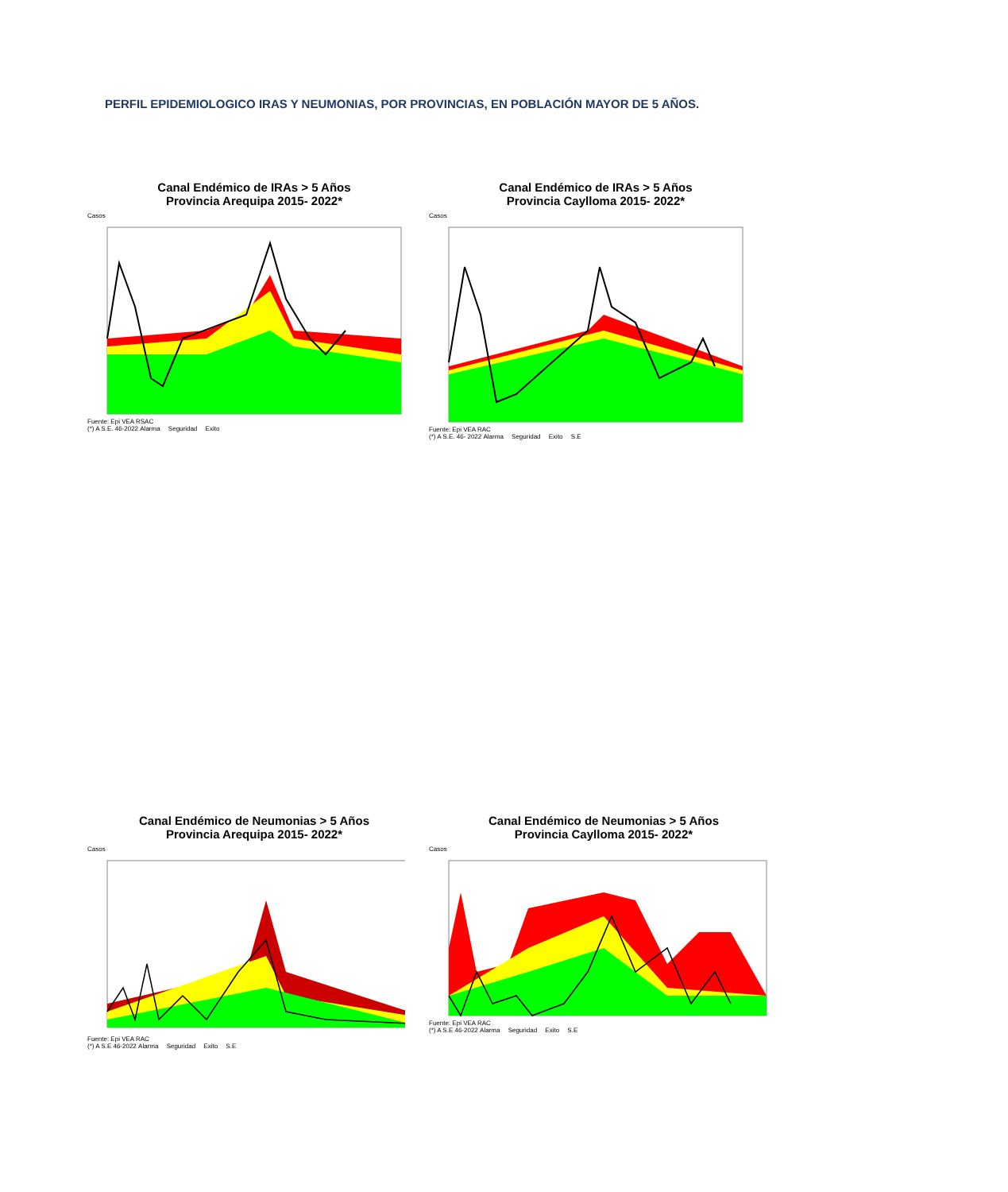PERFIL EPIDEMIOLOGICO IRAS Y NEUMONIAS, POR PROVINCIAS, EN POBLACIÓN MAYOR DE 5 AÑOS.
Canal Endémico de IRAs > 5 Años
Provincia Arequipa 2015- 2022*
Casos
Fuente: Epi VEA RSAC
(*) A S.E. 46-2022 Alarma Seguridad Exito
Canal Endémico de IRAs > 5 Años
Provincia Caylloma 2015- 2022*
Casos
Fuente: Epi VEA RAC
(*) A S.E. 46- 2022 Alarma Seguridad Exito S.E
Canal Endémico de Neumonias > 5 Años
Provincia Arequipa 2015- 2022*
Casos
Fuente: Epi VEA RAC
(*) A S.E 46-2022 Alarma Seguridad Exito S.E
Canal Endémico de Neumonias > 5 Años
Provincia Caylloma 2015- 2022*
Casos
Fuente: Epi VEA RAC
(*) A S.E 46-2022 Alarma Seguridad Exito S.E